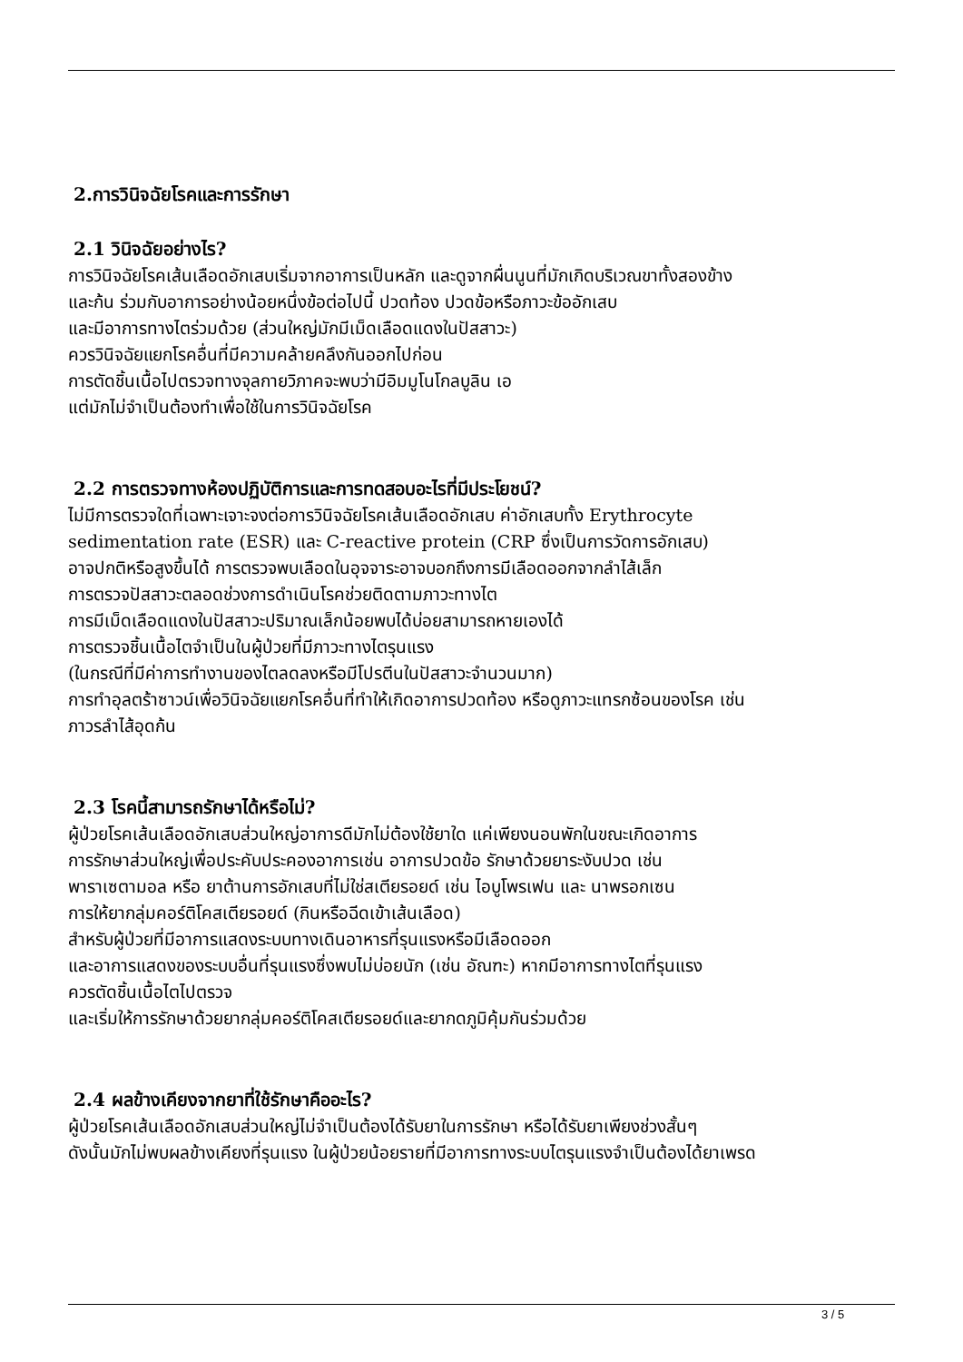2.การวินิจฉัยโรคและการรักษา
2.1 วินิจฉัยอย่างไร?
การวินิจฉัยโรคเส้นเลือดอักเสบเริ่มจากอาการเป็นหลัก และดูจากผื่นนูนที่มักเกิดบริเวณขาทั้งสองข้าง
และก้น ร่วมกับอาการอย่างน้อยหนึ่งข้อต่อไปนี้ ปวดท้อง ปวดข้อหรือภาวะข้ออักเสบ
และมีอาการทางไตร่วมด้วย (ส่วนใหญ่มักมีเม็ดเลือดแดงในปัสสาวะ)
ควรวินิจฉัยแยกโรคอื่นที่มีความคล้ายคลึงกันออกไปก่อน
การตัดชิ้นเนื้อไปตรวจทางจุลกายวิภาคจะพบว่ามีอิมมูโนโกลบูลิน เอ
แต่มักไม่จำเป็นต้องทำเพื่อใช้ในการวินิจฉัยโรค
2.2 การตรวจทางห้องปฏิบัติการและการทดสอบอะไรที่มีประโยชน์?
ไม่มีการตรวจใดที่เฉพาะเจาะจงต่อการวินิจฉัยโรคเส้นเลือดอักเสบ ค่าอักเสบทั้ง Erythrocyte
sedimentation rate (ESR) และ C-reactive protein (CRP ซึ่งเป็นการวัดการอักเสบ)
อาจปกติหรือสูงขึ้นได้ การตรวจพบเลือดในอุจจาระอาจบอกถึงการมีเลือดออกจากลำไส้เล็ก
การตรวจปัสสาวะตลอดช่วงการดำเนินโรคช่วยติดตามภาวะทางไต
การมีเม็ดเลือดแดงในปัสสาวะปริมาณเล็กน้อยพบได้บ่อยสามารถหายเองได้
การตรวจชิ้นเนื้อไตจำเป็นในผู้ป่วยที่มีภาวะทางไตรุนแรง
(ในกรณีที่มีค่าการทำงานของไตลดลงหรือมีโปรตีนในปัสสาวะจำนวนมาก)
การทำอุลตร้าซาวน์เพื่อวินิจฉัยแยกโรคอื่นที่ทำให้เกิดอาการปวดท้อง หรือดูภาวะแทรกซ้อนของโรค เช่น
ภาวรลำไส้อุดก้น
2.3 โรคนี้สามารถรักษาได้หรือไม่?
ผู้ป่วยโรคเส้นเลือดอักเสบส่วนใหญ่อาการดีมักไม่ต้องใช้ยาใด แค่เพียงนอนพักในขณะเกิดอาการ
การรักษาส่วนใหญ่เพื่อประคับประคองอาการเช่น อาการปวดข้อ รักษาด้วยยาระงับปวด เช่น
พาราเซตามอล หรือ ยาต้านการอักเสบที่ไม่ใช่สเตียรอยด์ เช่น ไอบูโพรเฟน และ นาพรอกเซน
การให้ยากลุ่มคอร์ติโคสเตียรอยด์ (กินหรือฉีดเข้าเส้นเลือด)
สำหรับผู้ป่วยที่มีอาการแสดงระบบทางเดินอาหารที่รุนแรงหรือมีเลือดออก
และอาการแสดงของระบบอื่นที่รุนแรงซึ่งพบไม่บ่อยนัก (เช่น อัณฑะ) หากมีอาการทางไตที่รุนแรง
ควรตัดชิ้นเนื้อไตไปตรวจ
และเริ่มให้การรักษาด้วยยากลุ่มคอร์ติโคสเตียรอยด์และยากดภูมิคุ้มกันร่วมด้วย
2.4 ผลข้างเคียงจากยาที่ใช้รักษาคืออะไร?
ผู้ป่วยโรคเส้นเลือดอักเสบส่วนใหญ่ไม่จำเป็นต้องได้รับยาในการรักษา หรือได้รับยาเพียงช่วงสั้นๆ
ดังนั้นมักไม่พบผลข้างเคียงที่รุนแรง ในผู้ป่วยน้อยรายที่มีอาการทางระบบไตรุนแรงจำเป็นต้องได้ยาเพรด
3 / 5